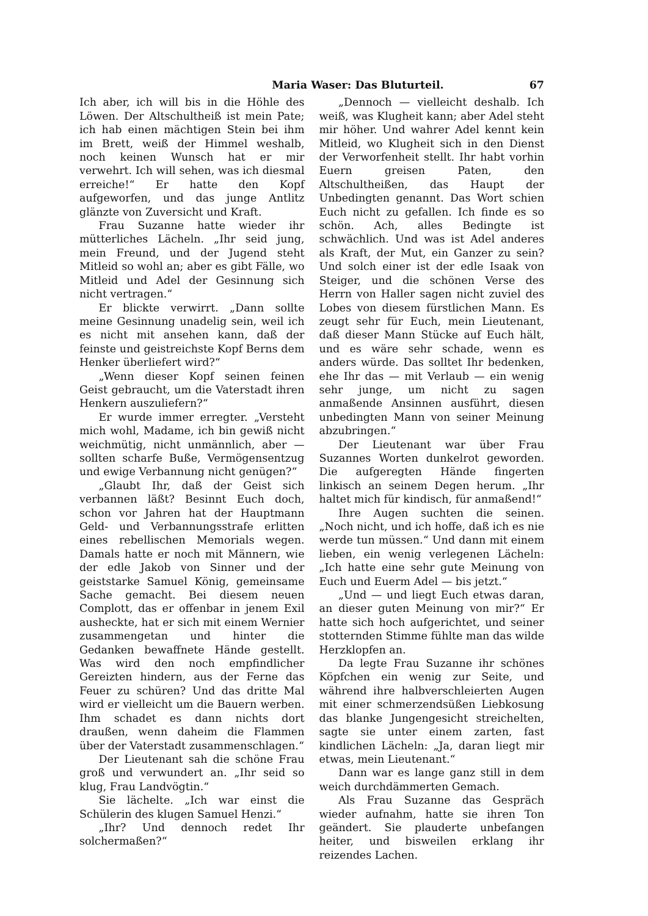Maria Waser: Das Bluturteil. 67
Ich aber, ich will bis in die Höhle des Löwen. Der Altschultheiß ist mein Pate; ich hab einen mächtigen Stein bei ihm im Brett, weiß der Himmel weshalb, noch keinen Wunsch hat er mir verwehrt. Ich will sehen, was ich diesmal erreiche!“ Er hatte den Kopf aufgeworfen, und das junge Antlitz glänzte von Zuversicht und Kraft.
Frau Suzanne hatte wieder ihr mütterliches Lächeln. „Ihr seid jung, mein Freund, und der Jugend steht Mitleid so wohl an; aber es gibt Fälle, wo Mitleid und Adel der Gesinnung sich nicht vertragen.“
Er blickte verwirrt. „Dann sollte meine Gesinnung unadelig sein, weil ich es nicht mit ansehen kann, daß der feinste und geistreichste Kopf Berns dem Henker überliefert wird?“
„Wenn dieser Kopf seinen feinen Geist gebraucht, um die Vaterstadt ihren Henkern auszuliefern?“
Er wurde immer erregter. „Versteht mich wohl, Madame, ich bin gewiß nicht weichmütig, nicht unmännlich, aber — sollten scharfe Buße, Vermögensentzug und ewige Verbannung nicht genügen?“
„Glaubt Ihr, daß der Geist sich verbannen läßt? Besinnt Euch doch, schon vor Jahren hat der Hauptmann Geld- und Verbannungsstrafe erlitten eines rebellischen Memorials wegen. Damals hatte er noch mit Männern, wie der edle Jakob von Sinner und der geiststarke Samuel König, gemeinsame Sache gemacht. Bei diesem neuen Complott, das er offenbar in jenem Exil ausheckte, hat er sich mit einem Wernier zusammengetan und hinter die Gedanken bewaffnete Hände gestellt. Was wird den noch empfindlicher Gereizten hindern, aus der Ferne das Feuer zu schüren? Und das dritte Mal wird er vielleicht um die Bauern werben. Ihm schadet es dann nichts dort draußen, wenn daheim die Flammen über der Vaterstadt zusammenschlagen.“
Der Lieutenant sah die schöne Frau groß und verwundert an. „Ihr seid so klug, Frau Landvögtin.“
Sie lächelte. „Ich war einst die Schülerin des klugen Samuel Henzi.“
„Ihr? Und dennoch redet Ihr solchermaßen?“
„Dennoch — vielleicht deshalb. Ich weiß, was Klugheit kann; aber Adel steht mir höher. Und wahrer Adel kennt kein Mitleid, wo Klugheit sich in den Dienst der Verworfenheit stellt. Ihr habt vorhin Euern greisen Paten, den Altschultheißen, das Haupt der Unbedingten genannt. Das Wort schien Euch nicht zu gefallen. Ich finde es so schön. Ach, alles Bedingte ist schwächlich. Und was ist Adel anderes als Kraft, der Mut, ein Ganzer zu sein? Und solch einer ist der edle Isaak von Steiger, und die schönen Verse des Herrn von Haller sagen nicht zuviel des Lobes von diesem fürstlichen Mann. Es zeugt sehr für Euch, mein Lieutenant, daß dieser Mann Stücke auf Euch hält, und es wäre sehr schade, wenn es anders würde. Das solltet Ihr bedenken, ehe Ihr das — mit Verlaub — ein wenig sehr junge, um nicht zu sagen anmaßende Ansinnen ausführt, diesen unbedingten Mann von seiner Meinung abzubringen.“
Der Lieutenant war über Frau Suzannes Worten dunkelrot geworden. Die aufgeregten Hände fingerten linkisch an seinem Degen herum. „Ihr haltet mich für kindisch, für anmaßend!“
Ihre Augen suchten die seinen. „Noch nicht, und ich hoffe, daß ich es nie werde tun müssen.“ Und dann mit einem lieben, ein wenig verlegenen Lächeln: „Ich hatte eine sehr gute Meinung von Euch und Euerm Adel — bis jetzt.“
„Und — und liegt Euch etwas daran, an dieser guten Meinung von mir?“ Er hatte sich hoch aufgerichtet, und seiner stotternden Stimme fühlte man das wilde Herzklopfen an.
Da legte Frau Suzanne ihr schönes Köpfchen ein wenig zur Seite, und während ihre halbverschleierten Augen mit einer schmerzendsüßen Liebkosung das blanke Jungengesicht streichelten, sagte sie unter einem zarten, fast kindlichen Lächeln: „Ja, daran liegt mir etwas, mein Lieutenant.“
Dann war es lange ganz still in dem weich durchdämmerten Gemach.
Als Frau Suzanne das Gespräch wieder aufnahm, hatte sie ihren Ton geändert. Sie plauderte unbefangen heiter, und bisweilen erklang ihr reizendes Lachen.